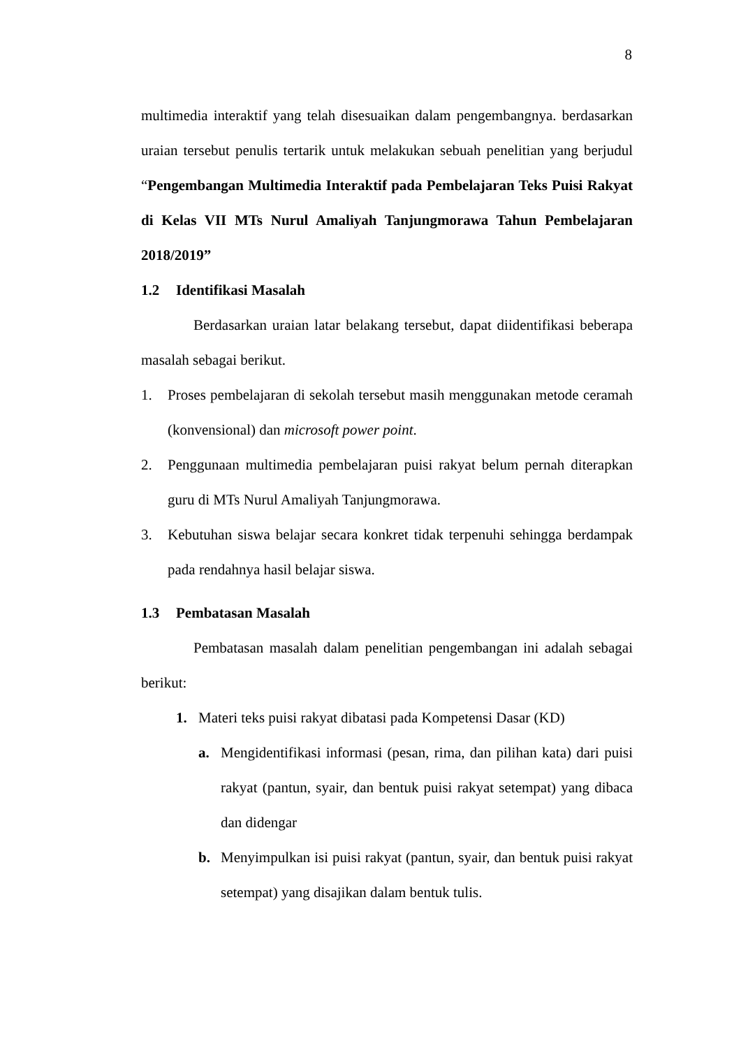8
multimedia interaktif yang telah disesuaikan dalam pengembangnya. berdasarkan uraian tersebut penulis tertarik untuk melakukan sebuah penelitian yang berjudul “Pengembangan Multimedia Interaktif pada Pembelajaran Teks Puisi Rakyat di Kelas VII MTs Nurul Amaliyah Tanjungmorawa Tahun Pembelajaran 2018/2019”
1.2 Identifikasi Masalah
Berdasarkan uraian latar belakang tersebut, dapat diidentifikasi beberapa masalah sebagai berikut.
1. Proses pembelajaran di sekolah tersebut masih menggunakan metode ceramah (konvensional) dan microsoft power point.
2. Penggunaan multimedia pembelajaran puisi rakyat belum pernah diterapkan guru di MTs Nurul Amaliyah Tanjungmorawa.
3. Kebutuhan siswa belajar secara konkret tidak terpenuhi sehingga berdampak pada rendahnya hasil belajar siswa.
1.3 Pembatasan Masalah
Pembatasan masalah dalam penelitian pengembangan ini adalah sebagai berikut:
1. Materi teks puisi rakyat dibatasi pada Kompetensi Dasar (KD)
a. Mengidentifikasi informasi (pesan, rima, dan pilihan kata) dari puisi rakyat (pantun, syair, dan bentuk puisi rakyat setempat) yang dibaca dan didengar
b. Menyimpulkan isi puisi rakyat (pantun, syair, dan bentuk puisi rakyat setempat) yang disajikan dalam bentuk tulis.